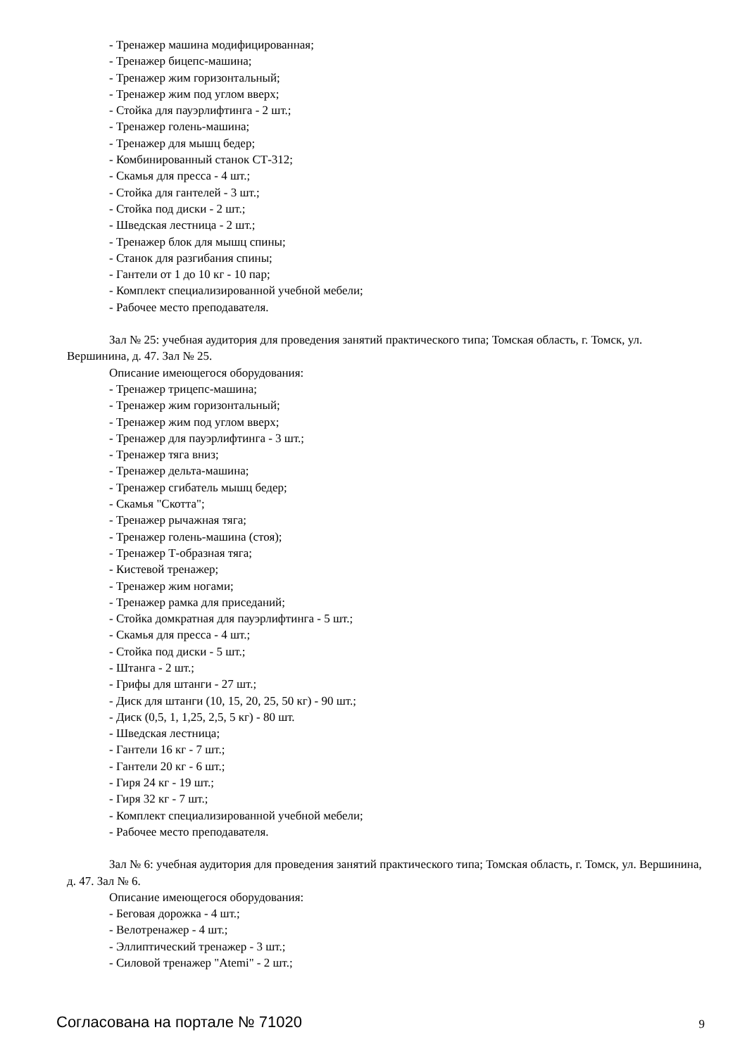- Тренажер машина модифицированная;
- Тренажер бицепс-машина;
- Тренажер жим горизонтальный;
- Тренажер жим под углом вверх;
- Стойка для пауэрлифтинга - 2 шт.;
- Тренажер голень-машина;
- Тренажер для мышц бедер;
- Комбинированный станок СТ-312;
- Скамья для пресса - 4 шт.;
- Стойка для гантелей - 3 шт.;
- Стойка под диски - 2 шт.;
- Шведская лестница - 2 шт.;
- Тренажер блок для мышц спины;
- Станок для разгибания спины;
- Гантели от 1 до 10 кг - 10 пар;
- Комплект специализированной учебной мебели;
- Рабочее место преподавателя.
Зал № 25: учебная аудитория для проведения занятий практического типа; Томская область, г. Томск, ул. Вершинина, д. 47. Зал № 25.
Описание имеющегося оборудования:
- Тренажер трицепс-машина;
- Тренажер жим горизонтальный;
- Тренажер жим под углом вверх;
- Тренажер для пауэрлифтинга - 3 шт.;
- Тренажер тяга вниз;
- Тренажер дельта-машина;
- Тренажер сгибатель мышц бедер;
- Скамья "Скотта";
- Тренажер рычажная тяга;
- Тренажер голень-машина (стоя);
- Тренажер Т-образная тяга;
- Кистевой тренажер;
- Тренажер жим ногами;
- Тренажер рамка для приседаний;
- Стойка домкратная для пауэрлифтинга - 5 шт.;
- Скамья для пресса - 4 шт.;
- Стойка под диски - 5 шт.;
- Штанга - 2 шт.;
- Грифы для штанги - 27 шт.;
- Диск для штанги (10, 15, 20, 25, 50 кг) - 90 шт.;
- Диск (0,5, 1, 1,25, 2,5, 5 кг) - 80 шт.
- Шведская лестница;
- Гантели 16 кг - 7 шт.;
- Гантели 20 кг - 6 шт.;
- Гиря 24 кг - 19 шт.;
- Гиря 32 кг - 7 шт.;
- Комплект специализированной учебной мебели;
- Рабочее место преподавателя.
Зал № 6: учебная аудитория для проведения занятий практического типа; Томская область, г. Томск, ул. Вершинина, д. 47. Зал № 6.
Описание имеющегося оборудования:
- Беговая дорожка - 4 шт.;
- Велотренажер - 4 шт.;
- Эллиптический тренажер - 3 шт.;
- Силовой тренажер "Atemi" - 2 шт.;
Согласована на портале № 71020 9